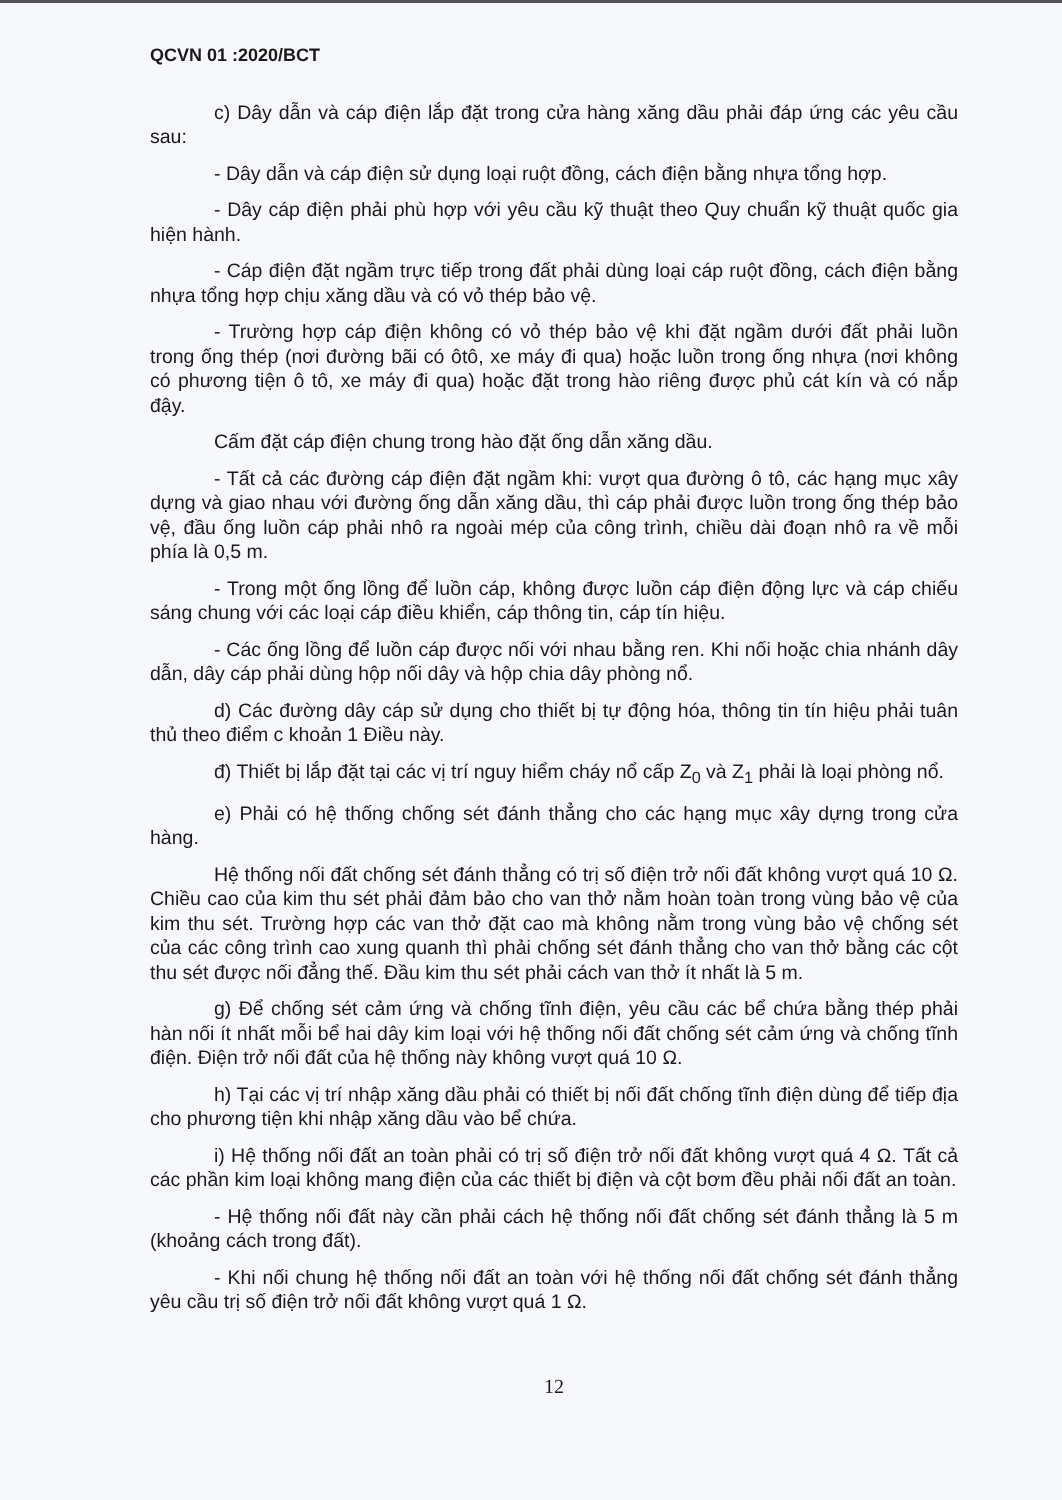QCVN 01 :2020/BCT
c) Dây dẫn và cáp điện lắp đặt trong cửa hàng xăng dầu phải đáp ứng các yêu cầu sau:
- Dây dẫn và cáp điện sử dụng loại ruột đồng, cách điện bằng nhựa tổng hợp.
- Dây cáp điện phải phù hợp với yêu cầu kỹ thuật theo Quy chuẩn kỹ thuật quốc gia hiện hành.
- Cáp điện đặt ngầm trực tiếp trong đất phải dùng loại cáp ruột đồng, cách điện bằng nhựa tổng hợp chịu xăng dầu và có vỏ thép bảo vệ.
- Trường hợp cáp điện không có vỏ thép bảo vệ khi đặt ngầm dưới đất phải luồn trong ống thép (nơi đường bãi có ôtô, xe máy đi qua) hoặc luồn trong ống nhựa (nơi không có phương tiện ô tô, xe máy đi qua) hoặc đặt trong hào riêng được phủ cát kín và có nắp đậy.
Cấm đặt cáp điện chung trong hào đặt ống dẫn xăng dầu.
- Tất cả các đường cáp điện đặt ngầm khi: vượt qua đường ô tô, các hạng mục xây dựng và giao nhau với đường ống dẫn xăng dầu, thì cáp phải được luồn trong ống thép bảo vệ, đầu ống luồn cáp phải nhô ra ngoài mép của công trình, chiều dài đoạn nhô ra về mỗi phía là 0,5 m.
- Trong một ống lồng để luồn cáp, không được luồn cáp điện động lực và cáp chiếu sáng chung với các loại cáp điều khiển, cáp thông tin, cáp tín hiệu.
- Các ống lồng để luồn cáp được nối với nhau bằng ren. Khi nối hoặc chia nhánh dây dẫn, dây cáp phải dùng hộp nối dây và hộp chia dây phòng nổ.
d) Các đường dây cáp sử dụng cho thiết bị tự động hóa, thông tin tín hiệu phải tuân thủ theo điểm c khoản 1 Điều này.
đ) Thiết bị lắp đặt tại các vị trí nguy hiểm cháy nổ cấp Z<sub>0</sub> và Z<sub>1</sub> phải là loại phòng nổ.
e) Phải có hệ thống chống sét đánh thẳng cho các hạng mục xây dựng trong cửa hàng.
Hệ thống nối đất chống sét đánh thẳng có trị số điện trở nối đất không vượt quá 10 Ω. Chiều cao của kim thu sét phải đảm bảo cho van thở nằm hoàn toàn trong vùng bảo vệ của kim thu sét. Trường hợp các van thở đặt cao mà không nằm trong vùng bảo vệ chống sét của các công trình cao xung quanh thì phải chống sét đánh thẳng cho van thở bằng các cột thu sét được nối đẳng thế. Đầu kim thu sét phải cách van thở ít nhất là 5 m.
g) Để chống sét cảm ứng và chống tĩnh điện, yêu cầu các bể chứa bằng thép phải hàn nối ít nhất mỗi bể hai dây kim loại với hệ thống nối đất chống sét cảm ứng và chống tĩnh điện. Điện trở nối đất của hệ thống này không vượt quá 10 Ω.
h) Tại các vị trí nhập xăng dầu phải có thiết bị nối đất chống tĩnh điện dùng để tiếp địa cho phương tiện khi nhập xăng dầu vào bể chứa.
i) Hệ thống nối đất an toàn phải có trị số điện trở nối đất không vượt quá 4 Ω. Tất cả các phần kim loại không mang điện của các thiết bị điện và cột bơm đều phải nối đất an toàn.
- Hệ thống nối đất này cần phải cách hệ thống nối đất chống sét đánh thẳng là 5 m (khoảng cách trong đất).
- Khi nối chung hệ thống nối đất an toàn với hệ thống nối đất chống sét đánh thẳng yêu cầu trị số điện trở nối đất không vượt quá 1 Ω.
12